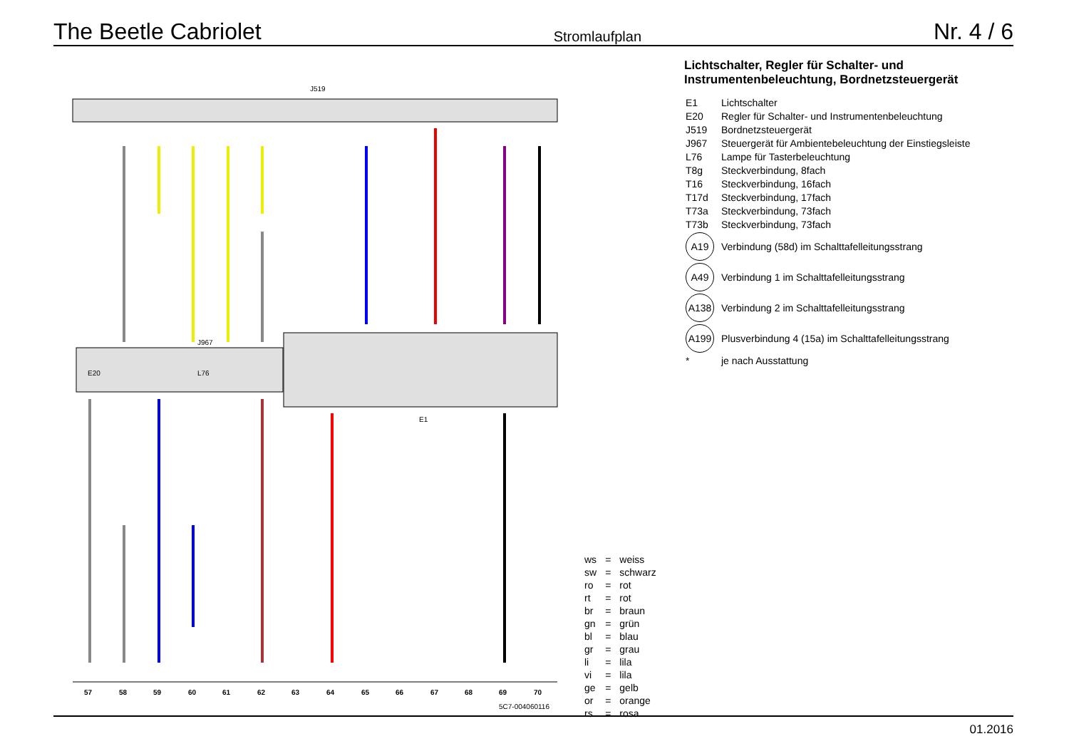The Beetle Cabriolet Stromlaufplan Nr. 4 / 6
J519
E20
J967
L76
E1
57
58
59
60
61
62
63
64
65
66
67
68
69
70
5C7-004060116
Lichtschalter, Regler für Schalter- und
Instrumentenbeleuchtung, Bordnetzsteuergerät
| E1 | Lichtschalter |
| E20 | Regler für Schalter- und Instrumentenbeleuchtung |
| J519 | Bordnetzsteuergerät |
| J967 | Steuergerät für Ambientebeleuchtung der Einstiegsleiste |
| L76 | Lampe für Tasterbeleuchtung |
| T8g | Steckverbindung, 8fach |
| T16 | Steckverbindung, 16fach |
| T17d | Steckverbindung, 17fach |
| T73a | Steckverbindung, 73fach |
| T73b | Steckverbindung, 73fach |
| A19 | Verbindung (58d) im Schalttafelleitungsstrang |
| A49 | Verbindung 1 im Schalttafelleitungsstrang |
| A138 | Verbindung 2 im Schalttafelleitungsstrang |
| A199 | Plusverbindung 4 (15a) im Schalttafelleitungsstrang |
| * | je nach Ausstattung |
| ws | = | weiss |
| sw | = | schwarz |
| ro | = | rot |
| rt | = | rot |
| br | = | braun |
| gn | = | grün |
| bl | = | blau |
| gr | = | grau |
| li | = | lila |
| vi | = | lila |
| ge | = | gelb |
| or | = | orange |
| rs | = | rosa |
01.2016